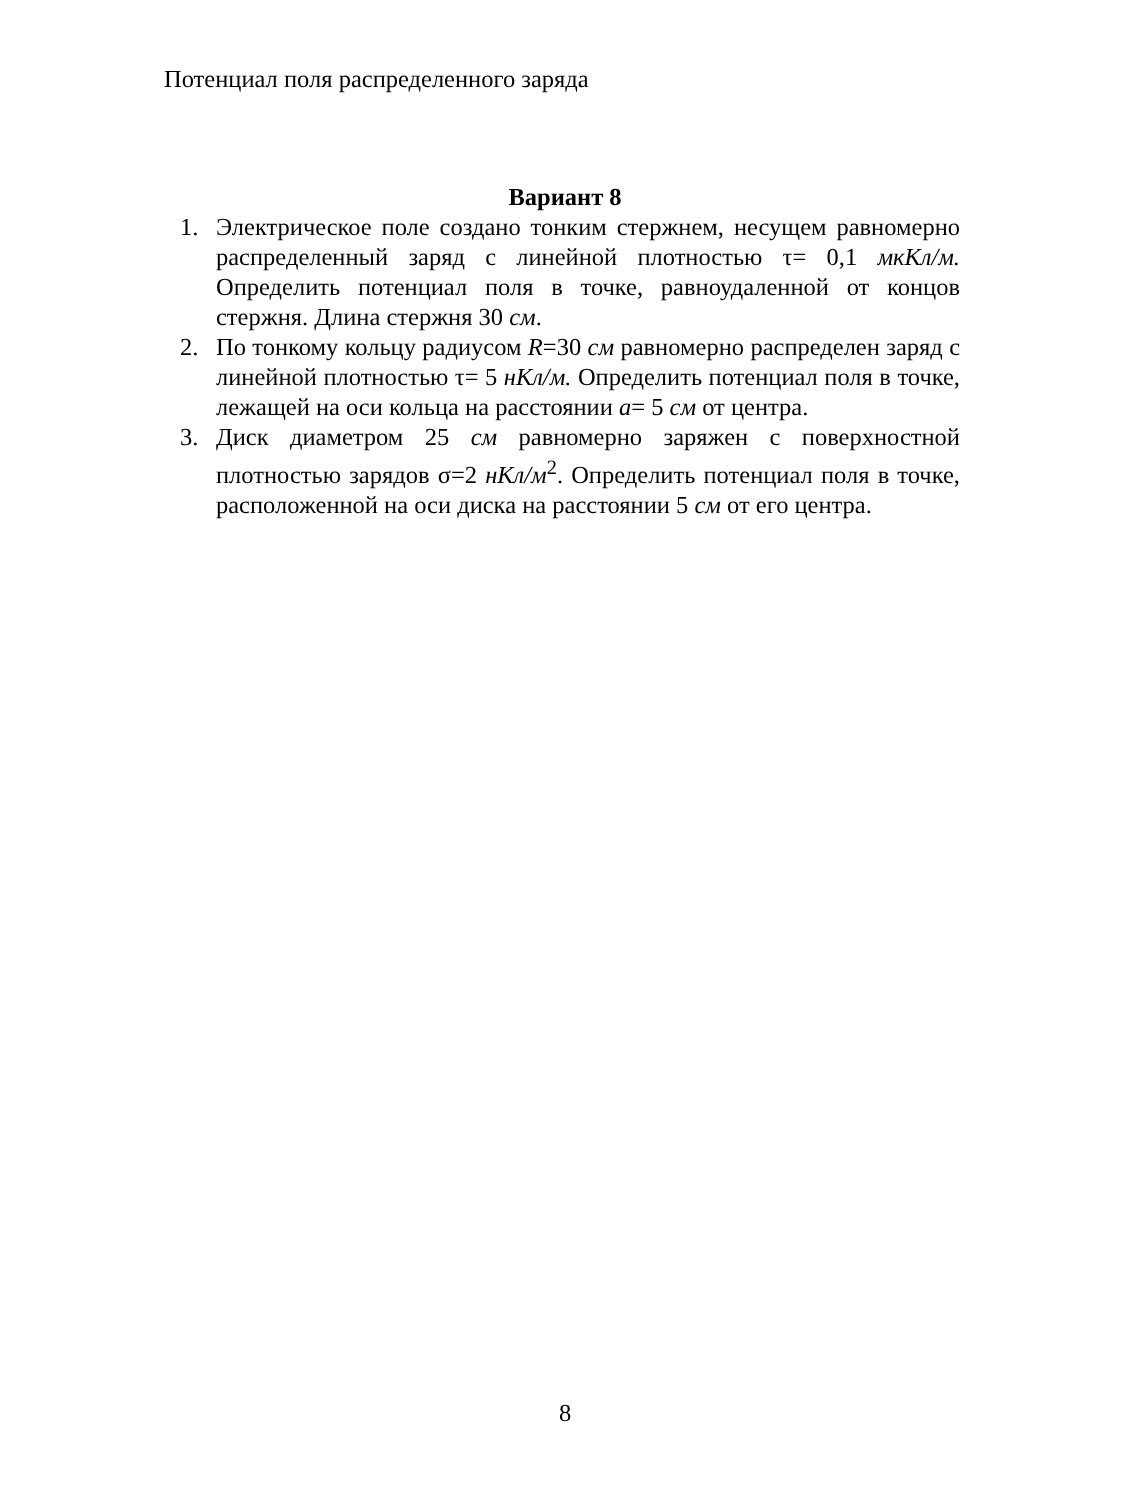Потенциал поля распределенного заряда
Вариант 8
1. Электрическое поле создано тонким стержнем, несущем равномерно распределенный заряд с линейной плотностью τ= 0,1 мкКл/м. Определить потенциал поля в точке, равноудаленной от концов стержня. Длина стержня 30 см.
2. По тонкому кольцу радиусом R=30 см равномерно распределен заряд с линейной плотностью τ= 5 нКл/м. Определить потенциал поля в точке, лежащей на оси кольца на расстоянии a= 5 см от центра.
3. Диск диаметром 25 см равномерно заряжен с поверхностной плотностью зарядов σ=2 нКл/м<sup>2</sup>. Определить потенциал поля в точке, расположенной на оси диска на расстоянии 5 см от его центра.
8